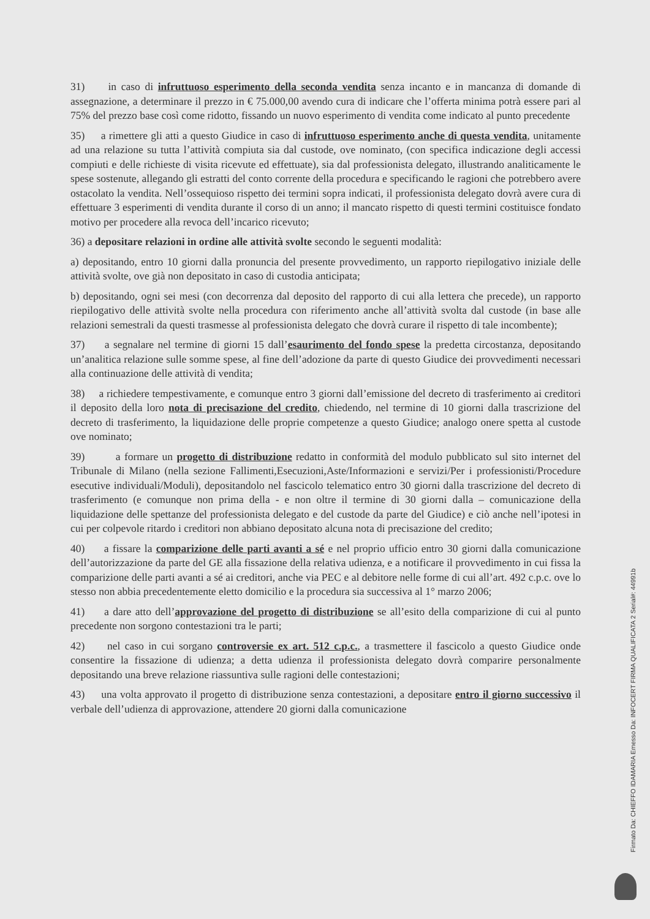31) in caso di infruttuoso esperimento della seconda vendita senza incanto e in mancanza di domande di assegnazione, a determinare il prezzo in € 75.000,00 avendo cura di indicare che l’offerta minima potrà essere pari al 75% del prezzo base così come ridotto, fissando un nuovo esperimento di vendita come indicato al punto precedente
35) a rimettere gli atti a questo Giudice in caso di infruttuoso esperimento anche di questa vendita, unitamente ad una relazione su tutta l’attività compiuta sia dal custode, ove nominato, (con specifica indicazione degli accessi compiuti e delle richieste di visita ricevute ed effettuate), sia dal professionista delegato, illustrando analiticamente le spese sostenute, allegando gli estratti del conto corrente della procedura e specificando le ragioni che potrebbero avere ostacolato la vendita. Nell’ossequioso rispetto dei termini sopra indicati, il professionista delegato dovrà avere cura di effettuare 3 esperimenti di vendita durante il corso di un anno; il mancato rispetto di questi termini costituisce fondato motivo per procedere alla revoca dell’incarico ricevuto;
36) a depositare relazioni in ordine alle attività svolte secondo le seguenti modalità:
a) depositando, entro 10 giorni dalla pronuncia del presente provvedimento, un rapporto riepilogativo iniziale delle attività svolte, ove già non depositato in caso di custodia anticipata;
b) depositando, ogni sei mesi (con decorrenza dal deposito del rapporto di cui alla lettera che precede), un rapporto riepilogativo delle attività svolte nella procedura con riferimento anche all’attività svolta dal custode (in base alle relazioni semestrali da questi trasmesse al professionista delegato che dovrà curare il rispetto di tale incombente);
37) a segnalare nel termine di giorni 15 dall’esaurimento del fondo spese la predetta circostanza, depositando un’analitica relazione sulle somme spese, al fine dell’adozione da parte di questo Giudice dei provvedimenti necessari alla continuazione delle attività di vendita;
38) a richiedere tempestivamente, e comunque entro 3 giorni dall’emissione del decreto di trasferimento ai creditori il deposito della loro nota di precisazione del credito, chiedendo, nel termine di 10 giorni dalla trascrizione del decreto di trasferimento, la liquidazione delle proprie competenze a questo Giudice; analogo onere spetta al custode ove nominato;
39) a formare un progetto di distribuzione redatto in conformità del modulo pubblicato sul sito internet del Tribunale di Milano (nella sezione Fallimenti,Esecuzioni,Aste/Informazioni e servizi/Per i professionisti/Procedure esecutive individuali/Moduli), depositandolo nel fascicolo telematico entro 30 giorni dalla trascrizione del decreto di trasferimento (e comunque non prima della - e non oltre il termine di 30 giorni dalla – comunicazione della liquidazione delle spettanze del professionista delegato e del custode da parte del Giudice) e ciò anche nell’ipotesi in cui per colpevole ritardo i creditori non abbiano depositato alcuna nota di precisazione del credito;
40) a fissare la comparizione delle parti avanti a sé e nel proprio ufficio entro 30 giorni dalla comunicazione dell’autorizzazione da parte del GE alla fissazione della relativa udienza, e a notificare il provvedimento in cui fissa la comparizione delle parti avanti a sé ai creditori, anche via PEC e al debitore nelle forme di cui all’art. 492 c.p.c. ove lo stesso non abbia precedentemente eletto domicilio e la procedura sia successiva al 1° marzo 2006;
41) a dare atto dell’approvazione del progetto di distribuzione se all’esito della comparizione di cui al punto precedente non sorgono contestazioni tra le parti;
42) nel caso in cui sorgano controversie ex art. 512 c.p.c., a trasmettere il fascicolo a questo Giudice onde consentire la fissazione di udienza; a detta udienza il professionista delegato dovrà comparire personalmente depositando una breve relazione riassuntiva sulle ragioni delle contestazioni;
43) una volta approvato il progetto di distribuzione senza contestazioni, a depositare entro il giorno successivo il verbale dell’udienza di approvazione, attendere 20 giorni dalla comunicazione
Firmato Da: CHIEFFO IDAMARIA Emesso Da: INFOCERT FIRMA QUALIFICATA 2 Serial#: 44991b